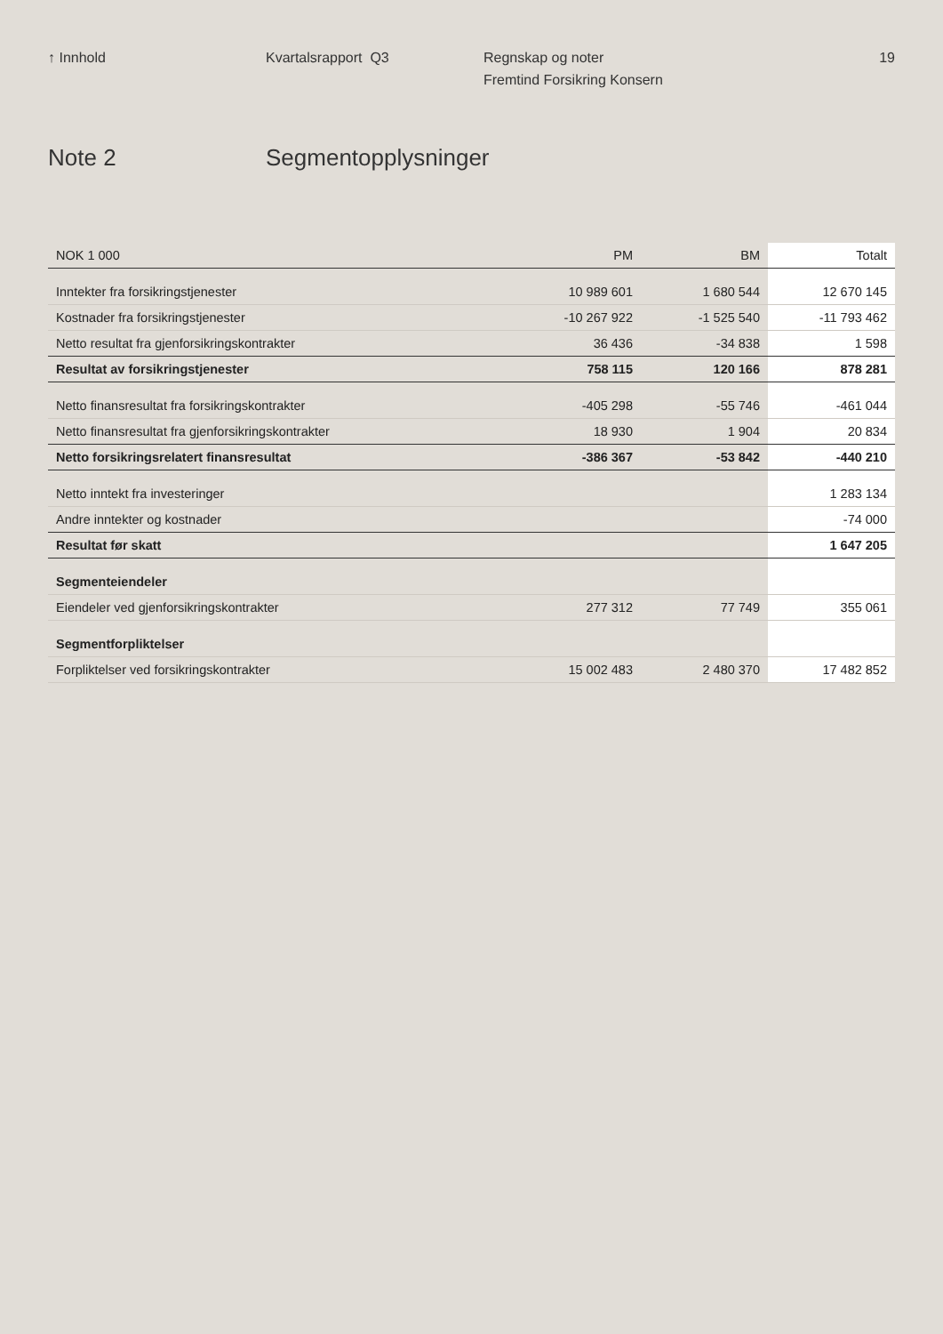↑ Innhold Kvartalsrapport Q3 Regnskap og noter
Fremtind Forsikring Konsern
19
Note 2 Segmentopplysninger
| NOK 1 000 | PM | BM | Totalt |
| --- | --- | --- | --- |
| Inntekter fra forsikringstjenester | 10 989 601 | 1 680 544 | 12 670 145 |
| Kostnader fra forsikringstjenester | -10 267 922 | -1 525 540 | -11 793 462 |
| Netto resultat fra gjenforsikringskontrakter | 36 436 | -34 838 | 1 598 |
| Resultat av forsikringstjenester | 758 115 | 120 166 | 878 281 |
| Netto finansresultat fra forsikringskontrakter | -405 298 | -55 746 | -461 044 |
| Netto finansresultat fra gjenforsikringskontrakter | 18 930 | 1 904 | 20 834 |
| Netto forsikringsrelatert finansresultat | -386 367 | -53 842 | -440 210 |
| Netto inntekt fra investeringer | | | 1 283 134 |
| Andre inntekter og kostnader | | | -74 000 |
| Resultat før skatt | | | 1 647 205 |
| Segmenteiendeler | | | |
| Eiendeler ved gjenforsikringskontrakter | 277 312 | 77 749 | 355 061 |
| Segmentforpliktelser | | | |
| Forpliktelser ved forsikringskontrakter | 15 002 483 | 2 480 370 | 17 482 852 |